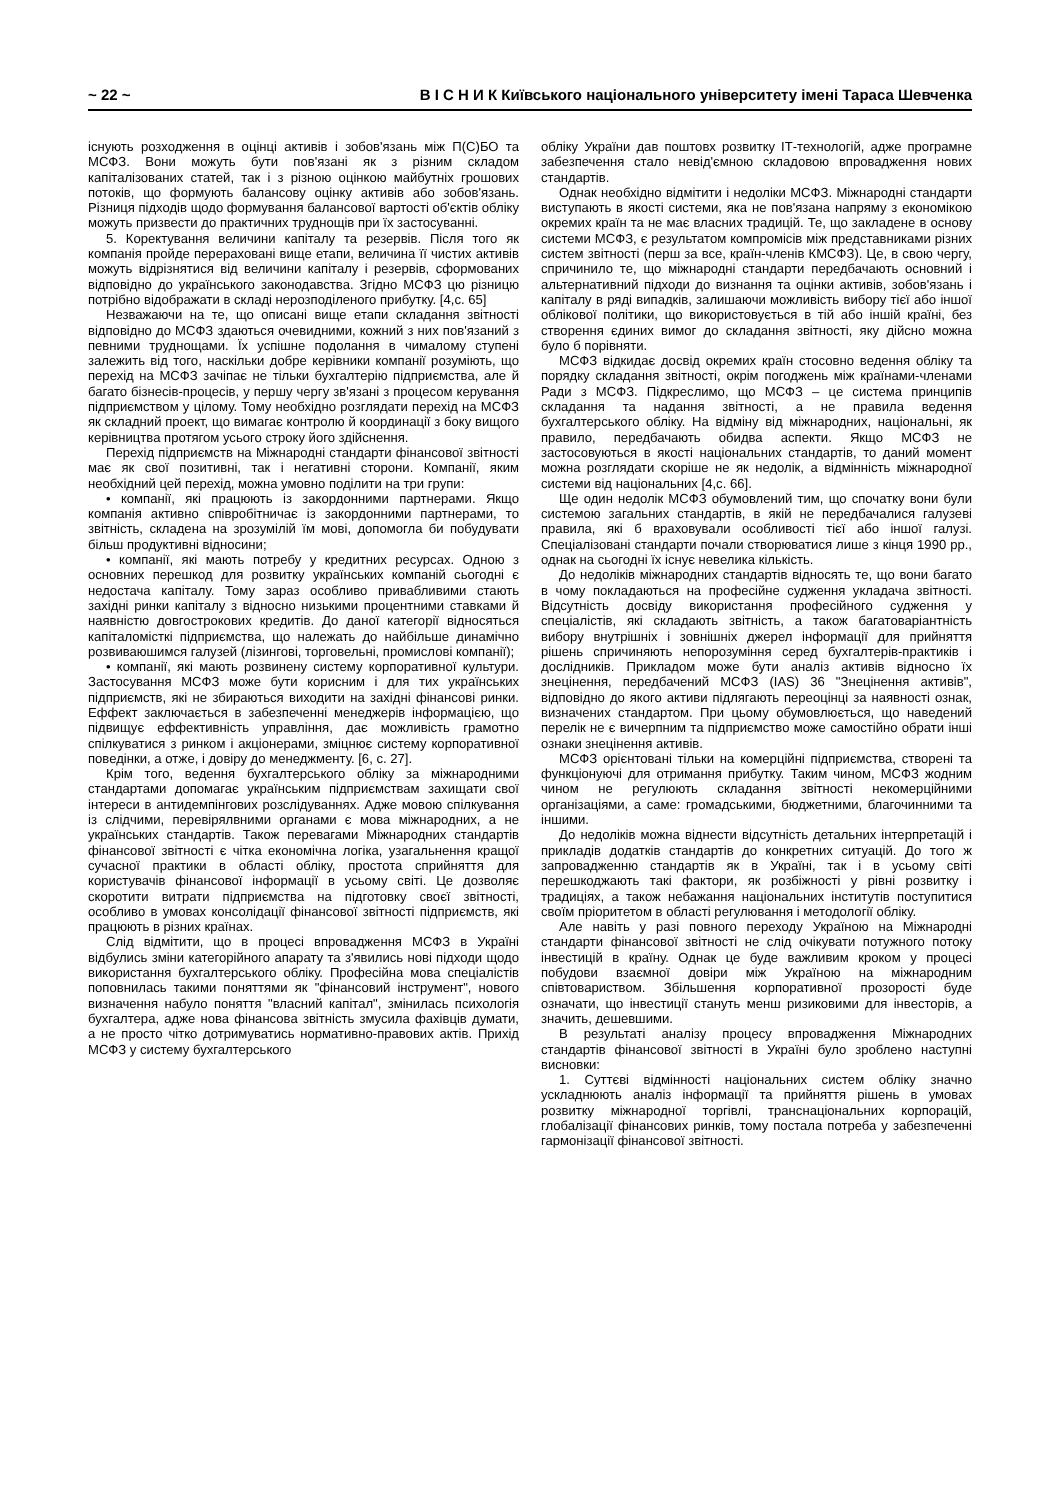~ 22 ~ В І С Н И К Київського національного університету імені Тараса Шевченка
існують розходження в оцінці активів і зобов'язань між П(С)БО та МСФЗ. Вони можуть бути пов'язані як з різним складом капіталізованих статей, так і з різною оцінкою майбутніх грошових потоків, що формують балансову оцінку активів або зобов'язань. Різниця підходів щодо формування балансової вартості об'єктів обліку можуть призвести до практичних труднощів при їх застосуванні.
5. Коректування величини капіталу та резервів. Після того як компанія пройде перераховані вище етапи, величина її чистих активів можуть відрізнятися від величини капіталу і резервів, сформованих відповідно до українського законодавства. Згідно МСФЗ цю різницю потрібно відображати в складі нерозподіленого прибутку. [4,с. 65]
Незважаючи на те, що описані вище етапи складання звітності відповідно до МСФЗ здаються очевидними, кожний з них пов'язаний з певними труднощами. Їх успішне подолання в чималому ступені залежить від того, наскільки добре керівники компанії розуміють, що перехід на МСФЗ зачіпає не тільки бухгалтерію підприємства, але й багато бізнесів-процесів, у першу чергу зв'язані з процесом керування підприємством у цілому. Тому необхідно розглядати перехід на МСФЗ як складний проект, що вимагає контролю й координації з боку вищого керівництва протягом усього строку його здійснення.
Перехід підприємств на Міжнародні стандарти фінансової звітності має як свої позитивні, так і негативні сторони. Компанії, яким необхідний цей перехід, можна умовно поділити на три групи:
• компанії, які працюють із закордонними партнерами. Якщо компанія активно співробітничає із закордонними партнерами, то звітність, складена на зрозумілій їм мові, допомогла би побудувати більш продуктивні відносини;
• компанії, які мають потребу у кредитних ресурсах. Одною з основних перешкод для розвитку українських компаній сьогодні є недостача капіталу. Тому зараз особливо привабливими стають західні ринки капіталу з відносно низькими процентними ставками й наявністю довгострокових кредитів. До даної категорії відносяться капіталомісткі підприємства, що належать до найбільше динамічно розвиваюшимся галузей (лізингові, торговельні, промислові компанії);
• компанії, які мають розвинену систему корпоративної культури. Застосування МСФЗ може бути корисним і для тих українських підприємств, які не збираються виходити на західні фінансові ринки. Еффект заключається в забезпеченні менеджерів інформацією, що підвищує еффективність управління, дає можливість грамотно спілкуватися з ринком і акціонерами, зміцнює систему корпоративної поведінки, а отже, і довіру до менеджменту. [6, с. 27].
Крім того, ведення бухгалтерського обліку за міжнародними стандартами допомагає українським підприємствам захищати свої інтереси в антидемпінгових розслідуваннях. Адже мовою спілкування із слідчими, перевірялвними органами є мова міжнародних, а не українських стандартів. Також перевагами Міжнародних стандартів фінансової звітності є чітка економічна логіка, узагальнення кращої сучасної практики в області обліку, простота сприйняття для користувачів фінансової інформації в усьому світі. Це дозволяє скоротити витрати підприємства на підготовку своєї звітності, особливо в умовах консолідації фінансової звітності підприємств, які працюють в різних країнах.
Слід відмітити, що в процесі впровадження МСФЗ в Україні відбулись зміни категорійного апарату та з'явились нові підходи щодо використання бухгалтерського обліку. Професійна мова спеціалістів поповнилась такими поняттями як "фінансовий інструмент", нового визначення набуло поняття "власний капітал", змінилась психологія бухгалтера, адже нова фінансова звітність змусила фахівців думати, а не просто чітко дотримуватись нормативно-правових актів. Прихід МСФЗ у систему бухгалтерського
обліку України дав поштовх розвитку ІТ-технологій, адже програмне забезпечення стало невід'ємною складовою впровадження нових стандартів.
Однак необхідно відмітити і недоліки МСФЗ. Міжнародні стандарти виступають в якості системи, яка не пов'язана напряму з економікою окремих країн та не має власних традицій. Те, що закладене в основу системи МСФЗ, є результатом компромісів між представниками різних систем звітності (перш за все, країн-членів КМСФЗ). Це, в свою чергу, спричинило те, що міжнародні стандарти передбачають основний і альтернативний підходи до визнання та оцінки активів, зобов'язань і капіталу в ряді випадків, залишаючи можливість вибору тієї або іншої облікової політики, що використовується в тій або іншій країні, без створення єдиних вимог до складання звітності, яку дійсно можна було б порівняти.
МСФЗ відкидає досвід окремих країн стосовно ведення обліку та порядку складання звітності, окрім погоджень між країнами-членами Ради з МСФЗ. Підкреслимо, що МСФЗ – це система принципів складання та надання звітності, а не правила ведення бухгалтерського обліку. На відміну від міжнародних, національні, як правило, передбачають обидва аспекти. Якщо МСФЗ не застосовуються в якості національних стандартів, то даний момент можна розглядати скоріше не як недолік, а відмінність міжнародної системи від національних [4,с. 66].
Ще один недолік МСФЗ обумовлений тим, що спочатку вони були системою загальних стандартів, в якій не передбачалися галузеві правила, які б враховували особливості тієї або іншої галузі. Спеціалізовані стандарти почали створюватися лише з кінця 1990 рр., однак на сьогодні їх існує невелика кількість.
До недоліків міжнародних стандартів відносять те, що вони багато в чому покладаються на професійне судження укладача звітності. Відсутність досвіду використання професійного судження у спеціалістів, які складають звітність, а також багатоваріантність вибору внутрішніх і зовнішніх джерел інформації для прийняття рішень спричиняють непорозуміння серед бухгалтерів-практиків і дослідників. Прикладом може бути аналіз активів відносно їх знецінення, передбачений МСФЗ (IAS) 36 "Знецінення активів", відповідно до якого активи підлягають переоцінці за наявності ознак, визначених стандартом. При цьому обумовлюється, що наведений перелік не є вичерпним та підприємство може самостійно обрати інші ознаки знецінення активів.
МСФЗ орієнтовані тільки на комерційні підприємства, створені та функціонуючі для отримання прибутку. Таким чином, МСФЗ жодним чином не регулюють складання звітності некомерційними організаціями, а саме: громадськими, бюджетними, благочинними та іншими.
До недоліків можна віднести відсутність детальних інтерпретацій і прикладів додатків стандартів до конкретних ситуацій. До того ж запровадженню стандартів як в Україні, так і в усьому світі перешкоджають такі фактори, як розбіжності у рівні розвитку і традиціях, а також небажання національних інститутів поступитися своїм пріоритетом в області регулювання і методології обліку.
Але навіть у разі повного переходу Україною на Міжнародні стандарти фінансової звітності не слід очікувати потужного потоку інвестицій в країну. Однак це буде важливим кроком у процесі побудови взаємної довіри між Україною на міжнародним співтовариством. Збільшення корпоративної прозорості буде означати, що інвестиції стануть менш ризиковими для інвесторів, а значить, дешевшими.
В результаті аналізу процесу впровадження Міжнародних стандартів фінансової звітності в Україні було зроблено наступні висновки:
1. Суттєві відмінності національних систем обліку значно ускладнюють аналіз інформації та прийняття рішень в умовах розвитку міжнародної торгівлі, транснаціональних корпорацій, глобалізації фінансових ринків, тому постала потреба у забезпеченні гармонізації фінансової звітності.